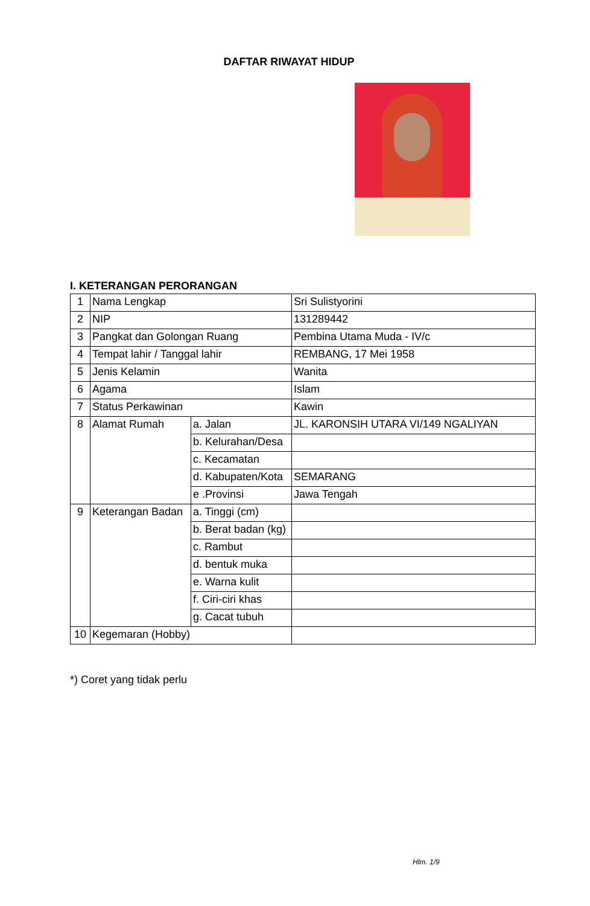DAFTAR RIWAYAT HIDUP
I. KETERANGAN PERORANGAN
| 1 | Nama Lengkap | | Sri Sulistyorini |
| 2 | NIP | | 131289442 |
| 3 | Pangkat dan Golongan Ruang | | Pembina Utama Muda - IV/c |
| 4 | Tempat lahir / Tanggal lahir | | REMBANG, 17 Mei 1958 |
| 5 | Jenis Kelamin | | Wanita |
| 6 | Agama | | Islam |
| 7 | Status Perkawinan | | Kawin |
| 8 | Alamat Rumah | a. Jalan | JL. KARONSIH UTARA VI/149 NGALIYAN |
| | | b. Kelurahan/Desa | |
| | | c. Kecamatan | |
| | | d. Kabupaten/Kota | SEMARANG |
| | | e .Provinsi | Jawa Tengah |
| 9 | Keterangan Badan | a. Tinggi (cm) | |
| | | b. Berat badan (kg) | |
| | | c. Rambut | |
| | | d. bentuk muka | |
| | | e. Warna kulit | |
| | | f. Ciri-ciri khas | |
| | | g. Cacat tubuh | |
| 10 | Kegemaran (Hobby) | | |
*) Coret yang tidak perlu
Hlm. 1/9